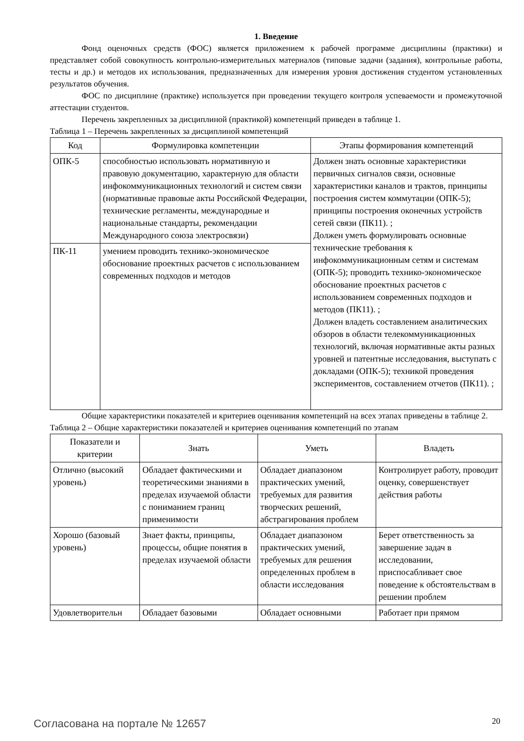1. Введение
Фонд оценочных средств (ФОС) является приложением к рабочей программе дисциплины (практики) и представляет собой совокупность контрольно-измерительных материалов (типовые задачи (задания), контрольные работы, тесты и др.) и методов их использования, предназначенных для измерения уровня достижения студентом установленных результатов обучения.
ФОС по дисциплине (практике) используется при проведении текущего контроля успеваемости и промежуточной аттестации студентов.
Перечень закрепленных за дисциплиной (практикой) компетенций приведен в таблице 1.
Таблица 1 – Перечень закрепленных за дисциплиной компетенций
| Код | Формулировка компетенции | Этапы формирования компетенций |
| --- | --- | --- |
| ОПК-5 | способностью использовать нормативную и правовую документацию, характерную для области инфокоммуникационных технологий и систем связи (нормативные правовые акты Российской Федерации, технические регламенты, международные и национальные стандарты, рекомендации Международного союза электросвязи) | Должен знать основные характеристики первичных сигналов связи, основные характеристики каналов и трактов, принципы построения систем коммутации (ОПК-5); принципы построения оконечных устройств сетей связи (ПК11). ; Должен уметь формулировать основные технические требования к инфокоммуникационным сетям и системам (ОПК-5); проводить технико-экономическое обоснование проектных расчетов с использованием современных подходов и методов (ПК11). ; Должен владеть составлением аналитических обзоров в области телекоммуникационных технологий, включая нормативные акты разных уровней и патентные исследования, выступать с докладами (ОПК-5); техникой проведения экспериментов, составлением отчетов (ПК11). ; |
| ПК-11 | умением проводить технико-экономическое обоснование проектных расчетов с использованием современных подходов и методов | |
Общие характеристики показателей и критериев оценивания компетенций на всех этапах приведены в таблице 2.
Таблица 2 – Общие характеристики показателей и критериев оценивания компетенций по этапам
| Показатели и критерии | Знать | Уметь | Владеть |
| --- | --- | --- | --- |
| Отлично (высокий уровень) | Обладает фактическими и теоретическими знаниями в пределах изучаемой области с пониманием границ применимости | Обладает диапазоном практических умений, требуемых для развития творческих решений, абстрагирования проблем | Контролирует работу, проводит оценку, совершенствует действия работы |
| Хорошо (базовый уровень) | Знает факты, принципы, процессы, общие понятия в пределах изучаемой области | Обладает диапазоном практических умений, требуемых для решения определенных проблем в области исследования | Берет ответственность за завершение задач в исследовании, приспосабливает свое поведение к обстоятельствам в решении проблем |
| Удовлетворительн | Обладает базовыми | Обладает основными | Работает при прямом |
Согласована на портале № 12657 20